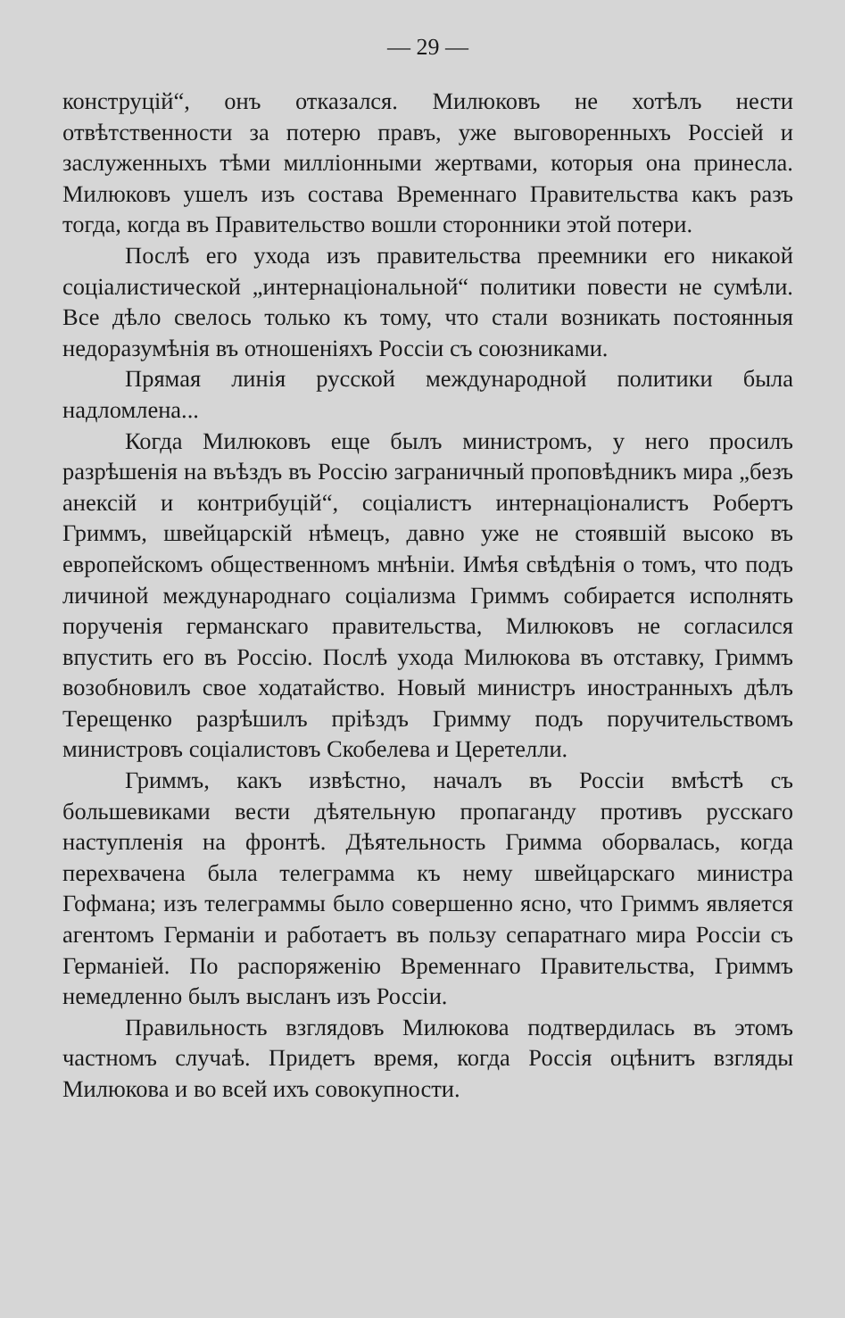— 29 —
конструцій“, онъ отказался. Милюковъ не хотѣлъ нести отвѣтственности за потерю правъ, уже выговоренныхъ Россіей и заслуженныхъ тѣми милліонными жертвами, которыя она принесла. Милюковъ ушелъ изъ состава Временнаго Правительства какъ разъ тогда, когда въ Правительство вошли сторонники этой потери.
Послѣ его ухода изъ правительства преемники его никакой соціалистической „интернаціональной“ политики повести не сумѣли. Все дѣло свелось только къ тому, что стали возникать постоянныя недоразумѣнія въ отношеніяхъ Россіи съ союзниками.
Прямая линія русской международной политики была надломлена...
Когда Милюковъ еще былъ министромъ, у него просилъ разрѣшенія на въѣздъ въ Россію заграничный проповѣдникъ мира „безъ анексій и контрибуцій“, соціалистъ интернаціоналистъ Робертъ Гриммъ, швейцарскій нѣмецъ, давно уже не стоявшій высоко въ европейскомъ общественномъ мнѣніи. Имѣя свѣдѣнія о томъ, что подъ личиной международнаго соціализма Гриммъ собирается исполнять порученія германскаго правительства, Милюковъ не согласился впустить его въ Россію. Послѣ ухода Милюкова въ отставку, Гриммъ возобновилъ свое ходатайство. Новый министръ иностранныхъ дѣлъ Терещенко разрѣшилъ пріѣздъ Гримму подъ поручительствомъ министровъ соціалистовъ Скобелева и Церетелли.
Гриммъ, какъ извѣстно, началъ въ Россіи вмѣстѣ съ большевиками вести дѣятельную пропаганду противъ русскаго наступленія на фронтѣ. Дѣятельность Гримма оборвалась, когда перехвачена была телеграмма къ нему швейцарскаго министра Гофмана; изъ телеграммы было совершенно ясно, что Гриммъ является агентомъ Германіи и работаетъ въ пользу сепаратнаго мира Россіи съ Германіей. По распоряженію Временнаго Правительства, Гриммъ немедленно былъ высланъ изъ Россіи.
Правильность взглядовъ Милюкова подтвердилась въ этомъ частномъ случаѣ. Придетъ время, когда Россія оцѣнитъ взгляды Милюкова и во всей ихъ совокупности.